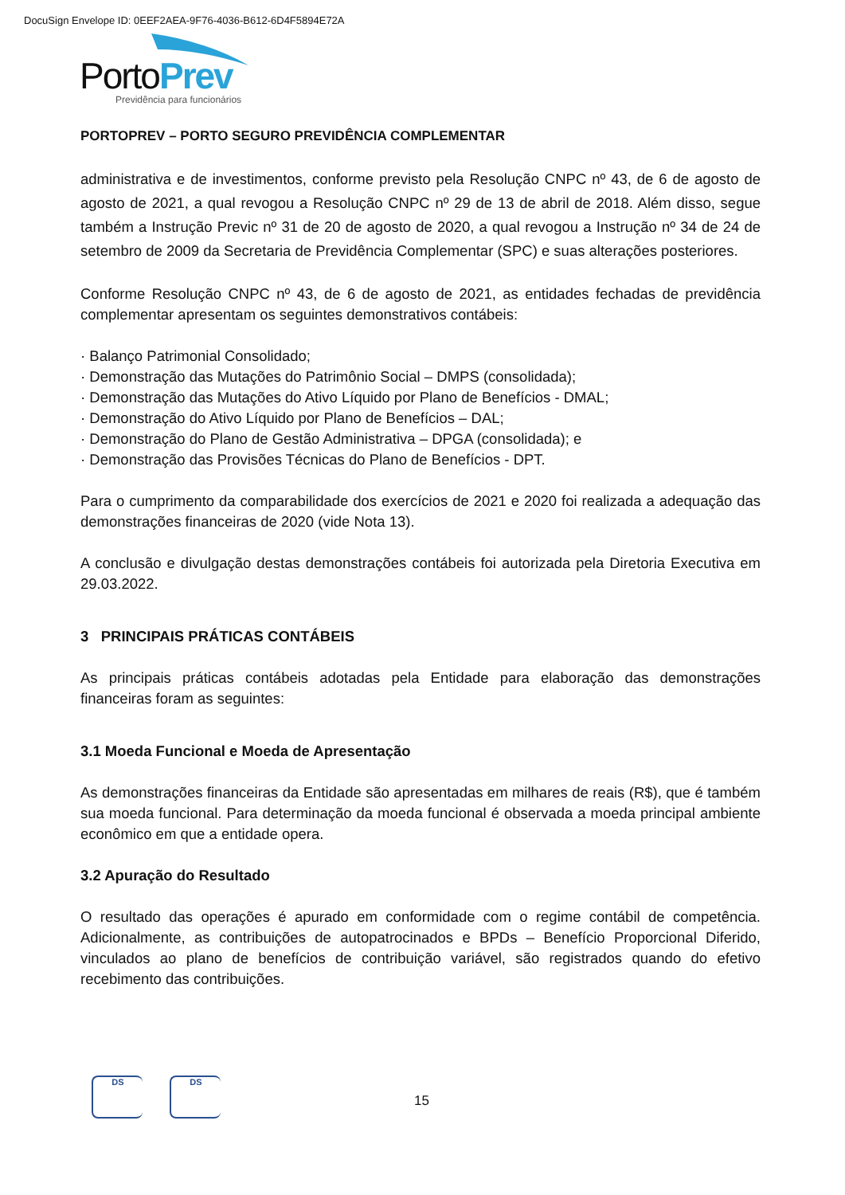DocuSign Envelope ID: 0EEF2AEA-9F76-4036-B612-6D4F5894E72A
Porto Prev
Previdência para funcionários
PORTOPREV – PORTO SEGURO PREVIDÊNCIA COMPLEMENTAR
administrativa e de investimentos, conforme previsto pela Resolução CNPC nº 43, de 6 de agosto de agosto de 2021, a qual revogou a Resolução CNPC nº 29 de 13 de abril de 2018. Além disso, segue também a Instrução Previc nº 31 de 20 de agosto de 2020, a qual revogou a Instrução nº 34 de 24 de setembro de 2009 da Secretaria de Previdência Complementar (SPC) e suas alterações posteriores.
Conforme Resolução CNPC nº 43, de 6 de agosto de 2021, as entidades fechadas de previdência complementar apresentam os seguintes demonstrativos contábeis:
· Balanço Patrimonial Consolidado;
· Demonstração das Mutações do Patrimônio Social – DMPS (consolidada);
· Demonstração das Mutações do Ativo Líquido por Plano de Benefícios - DMAL;
· Demonstração do Ativo Líquido por Plano de Benefícios – DAL;
· Demonstração do Plano de Gestão Administrativa – DPGA (consolidada); e
· Demonstração das Provisões Técnicas do Plano de Benefícios - DPT.
Para o cumprimento da comparabilidade dos exercícios de 2021 e 2020 foi realizada a adequação das demonstrações financeiras de 2020 (vide Nota 13).
A conclusão e divulgação destas demonstrações contábeis foi autorizada pela Diretoria Executiva em 29.03.2022.
3 PRINCIPAIS PRÁTICAS CONTÁBEIS
As principais práticas contábeis adotadas pela Entidade para elaboração das demonstrações financeiras foram as seguintes:
3.1 Moeda Funcional e Moeda de Apresentação
As demonstrações financeiras da Entidade são apresentadas em milhares de reais (R$), que é também sua moeda funcional. Para determinação da moeda funcional é observada a moeda principal ambiente econômico em que a entidade opera.
3.2 Apuração do Resultado
O resultado das operações é apurado em conformidade com o regime contábil de competência. Adicionalmente, as contribuições de autopatrocinados e BPDs – Benefício Proporcional Diferido, vinculados ao plano de benefícios de contribuição variável, são registrados quando do efetivo recebimento das contribuições.
DS DS
15